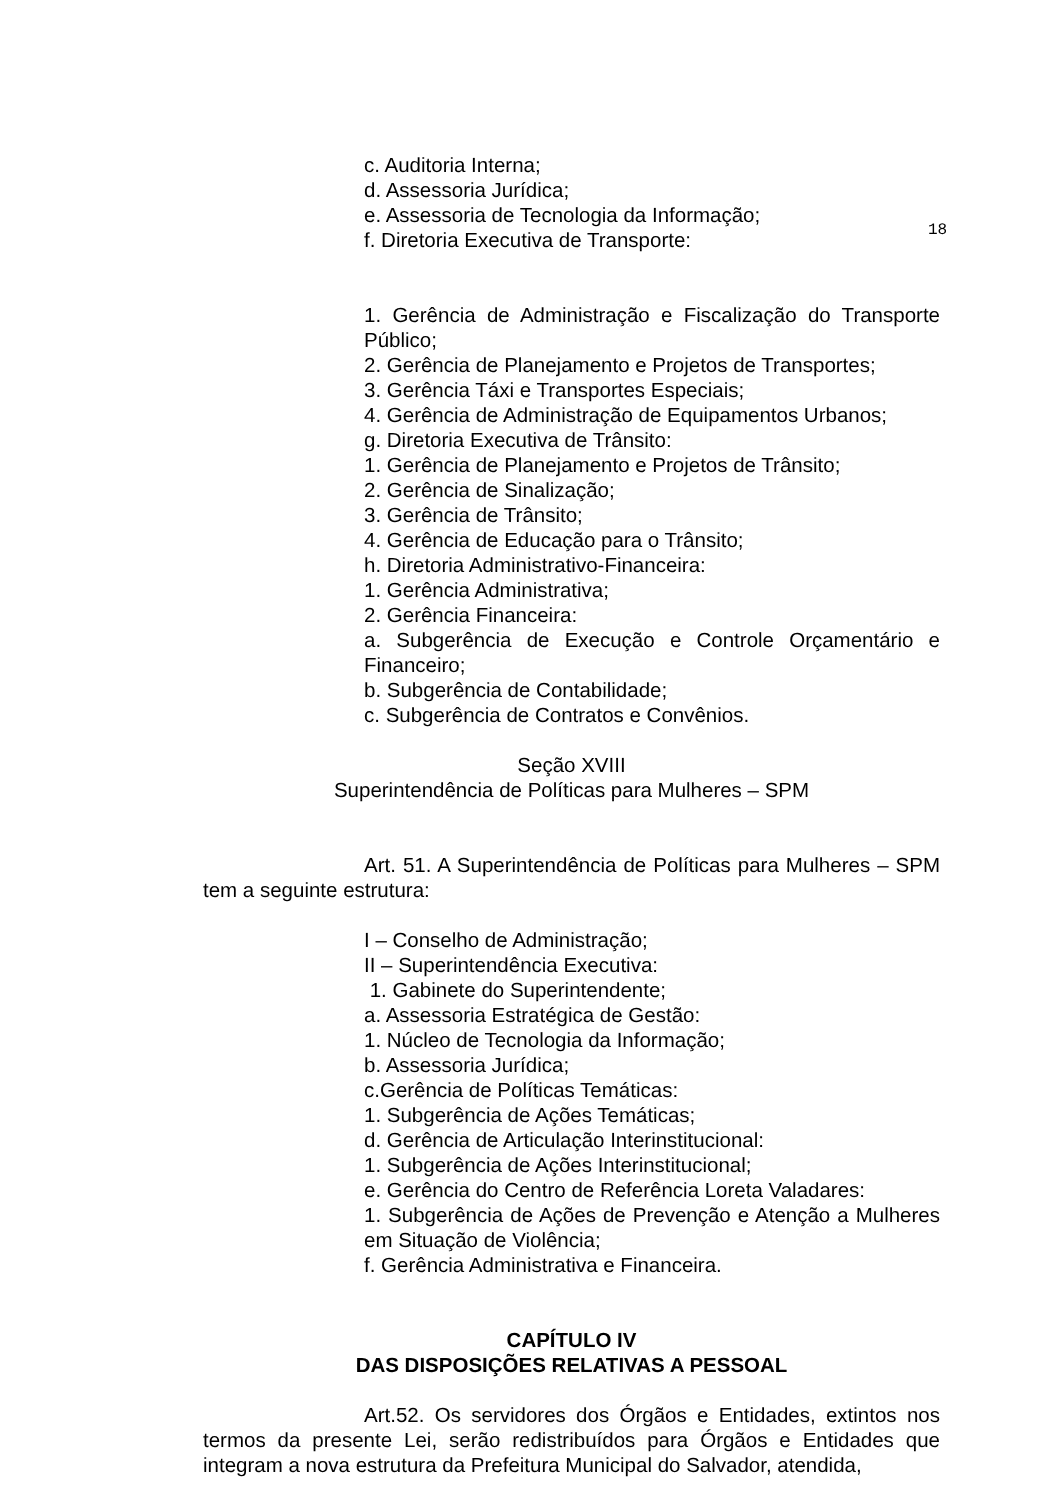c. Auditoria Interna;
d. Assessoria Jurídica;
e. Assessoria de Tecnologia da Informação;
f. Diretoria Executiva de Transporte:
18
1. Gerência de Administração e Fiscalização do Transporte Público;
2. Gerência de Planejamento e Projetos de Transportes;
3. Gerência Táxi e Transportes Especiais;
4. Gerência de Administração de Equipamentos Urbanos;
g. Diretoria Executiva de Trânsito:
1. Gerência de Planejamento e Projetos de Trânsito;
2. Gerência de Sinalização;
3. Gerência de Trânsito;
4. Gerência de Educação para o Trânsito;
h. Diretoria Administrativo-Financeira:
1. Gerência Administrativa;
2. Gerência Financeira:
a. Subgerência de Execução e Controle Orçamentário e Financeiro;
b. Subgerência de Contabilidade;
c. Subgerência de Contratos e Convênios.
Seção XVIII
Superintendência de Políticas para Mulheres – SPM
Art. 51. A Superintendência de Políticas para Mulheres – SPM tem a seguinte estrutura:
I – Conselho de Administração;
II – Superintendência Executiva:
1. Gabinete do Superintendente;
a. Assessoria Estratégica de Gestão:
1. Núcleo de Tecnologia da Informação;
b. Assessoria Jurídica;
c.Gerência de Políticas Temáticas:
1. Subgerência de Ações Temáticas;
d. Gerência de Articulação Interinstitucional:
1. Subgerência de Ações Interinstitucional;
e. Gerência do Centro de Referência Loreta Valadares:
1. Subgerência de Ações de Prevenção e Atenção a Mulheres em Situação de Violência;
f. Gerência Administrativa e Financeira.
CAPÍTULO IV
DAS DISPOSIÇÕES RELATIVAS A PESSOAL
Art.52. Os servidores dos Órgãos e Entidades, extintos nos termos da presente Lei, serão redistribuídos para Órgãos e Entidades que integram a nova estrutura da Prefeitura Municipal do Salvador, atendida,